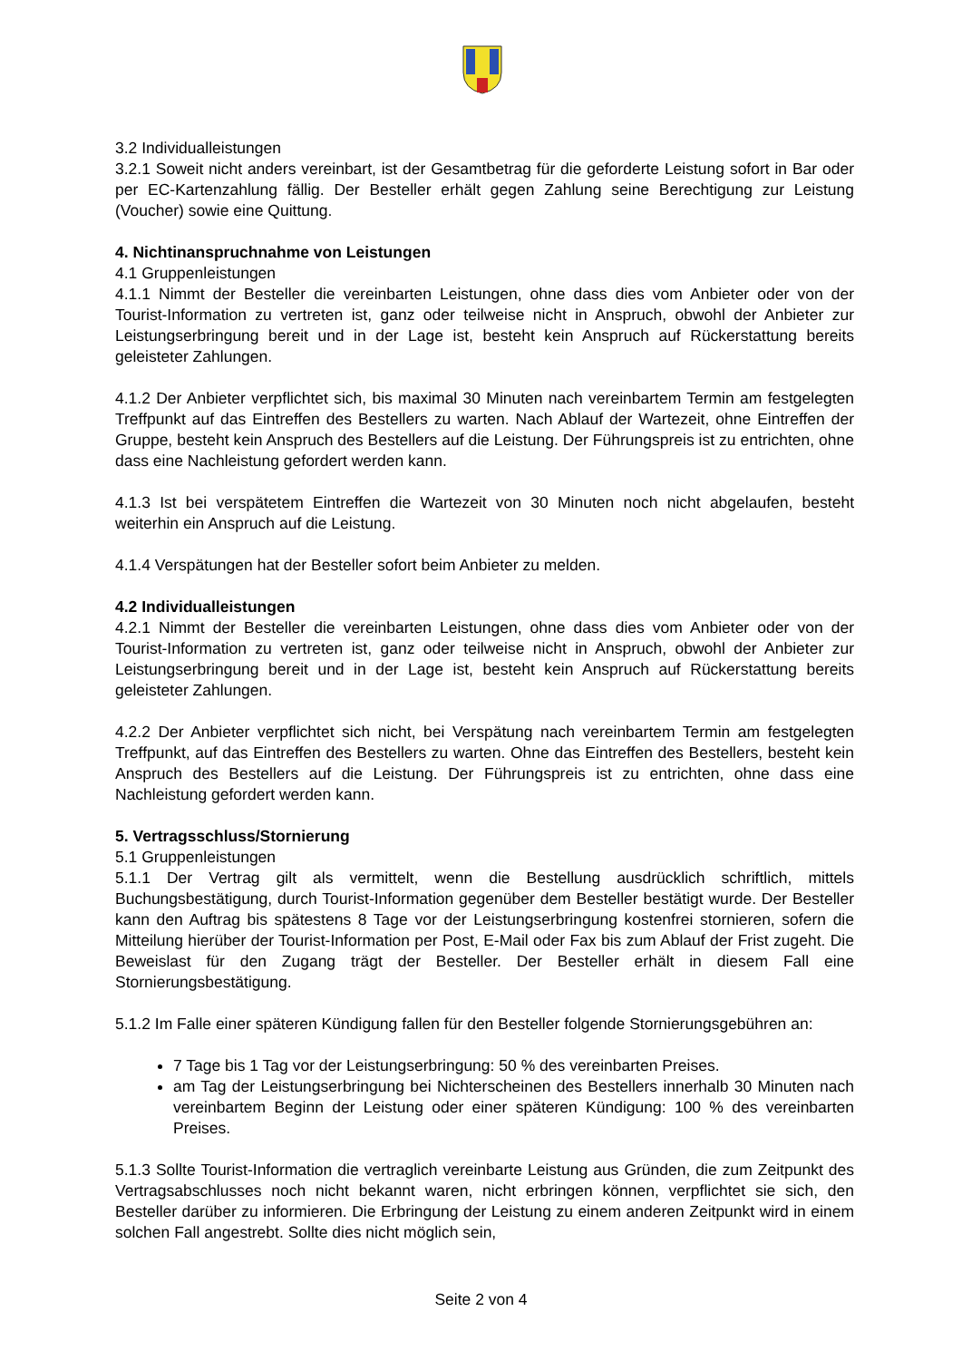3.2 Individualleistungen
3.2.1 Soweit nicht anders vereinbart, ist der Gesamtbetrag für die geforderte Leistung sofort in Bar oder per EC-Kartenzahlung fällig. Der Besteller erhält gegen Zahlung seine Berechtigung zur Leistung (Voucher) sowie eine Quittung.
4. Nichtinanspruchnahme von Leistungen
4.1 Gruppenleistungen
4.1.1 Nimmt der Besteller die vereinbarten Leistungen, ohne dass dies vom Anbieter oder von der Tourist-Information zu vertreten ist, ganz oder teilweise nicht in Anspruch, obwohl der Anbieter zur Leistungserbringung bereit und in der Lage ist, besteht kein Anspruch auf Rückerstattung bereits geleisteter Zahlungen.
4.1.2 Der Anbieter verpflichtet sich, bis maximal 30 Minuten nach vereinbartem Termin am festgelegten Treffpunkt auf das Eintreffen des Bestellers zu warten. Nach Ablauf der Wartezeit, ohne Eintreffen der Gruppe, besteht kein Anspruch des Bestellers auf die Leistung. Der Führungspreis ist zu entrichten, ohne dass eine Nachleistung gefordert werden kann.
4.1.3 Ist bei verspätetem Eintreffen die Wartezeit von 30 Minuten noch nicht abgelaufen, besteht weiterhin ein Anspruch auf die Leistung.
4.1.4 Verspätungen hat der Besteller sofort beim Anbieter zu melden.
4.2 Individualleistungen
4.2.1 Nimmt der Besteller die vereinbarten Leistungen, ohne dass dies vom Anbieter oder von der Tourist-Information zu vertreten ist, ganz oder teilweise nicht in Anspruch, obwohl der Anbieter zur Leistungserbringung bereit und in der Lage ist, besteht kein Anspruch auf Rückerstattung bereits geleisteter Zahlungen.
4.2.2 Der Anbieter verpflichtet sich nicht, bei Verspätung nach vereinbartem Termin am festgelegten Treffpunkt, auf das Eintreffen des Bestellers zu warten. Ohne das Eintreffen des Bestellers, besteht kein Anspruch des Bestellers auf die Leistung. Der Führungspreis ist zu entrichten, ohne dass eine Nachleistung gefordert werden kann.
5. Vertragsschluss/Stornierung
5.1 Gruppenleistungen
5.1.1 Der Vertrag gilt als vermittelt, wenn die Bestellung ausdrücklich schriftlich, mittels Buchungsbestätigung, durch Tourist-Information gegenüber dem Besteller bestätigt wurde. Der Besteller kann den Auftrag bis spätestens 8 Tage vor der Leistungserbringung kostenfrei stornieren, sofern die Mitteilung hierüber der Tourist-Information per Post, E-Mail oder Fax bis zum Ablauf der Frist zugeht. Die Beweislast für den Zugang trägt der Besteller. Der Besteller erhält in diesem Fall eine Stornierungsbestätigung.
5.1.2 Im Falle einer späteren Kündigung fallen für den Besteller folgende Stornierungsgebühren an:
7 Tage bis 1 Tag vor der Leistungserbringung: 50 % des vereinbarten Preises.
am Tag der Leistungserbringung bei Nichterscheinen des Bestellers innerhalb 30 Minuten nach vereinbartem Beginn der Leistung oder einer späteren Kündigung: 100 % des vereinbarten Preises.
5.1.3 Sollte Tourist-Information die vertraglich vereinbarte Leistung aus Gründen, die zum Zeitpunkt des Vertragsabschlusses noch nicht bekannt waren, nicht erbringen können, verpflichtet sie sich, den Besteller darüber zu informieren. Die Erbringung der Leistung zu einem anderen Zeitpunkt wird in einem solchen Fall angestrebt. Sollte dies nicht möglich sein,
Seite 2 von 4